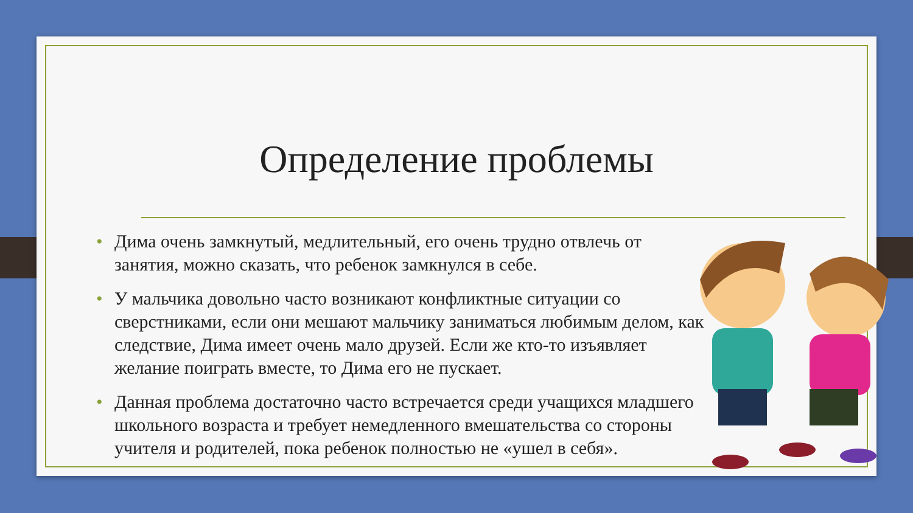Определение проблемы
• Дима очень замкнутый, медлительный, его очень трудно отвлечь от занятия, можно сказать, что ребенок замкнулся в себе.
• У мальчика довольно часто возникают конфликтные ситуации со сверстниками, если они мешают мальчику заниматься любимым делом, как следствие, Дима имеет очень мало друзей. Если же кто-то изъявляет желание поиграть вместе, то Дима его не пускает.
• Данная проблема достаточно часто встречается среди учащихся младшего школьного возраста и требует немедленного вмешательства со стороны учителя и родителей, пока ребенок полностью не «ушел в себя».